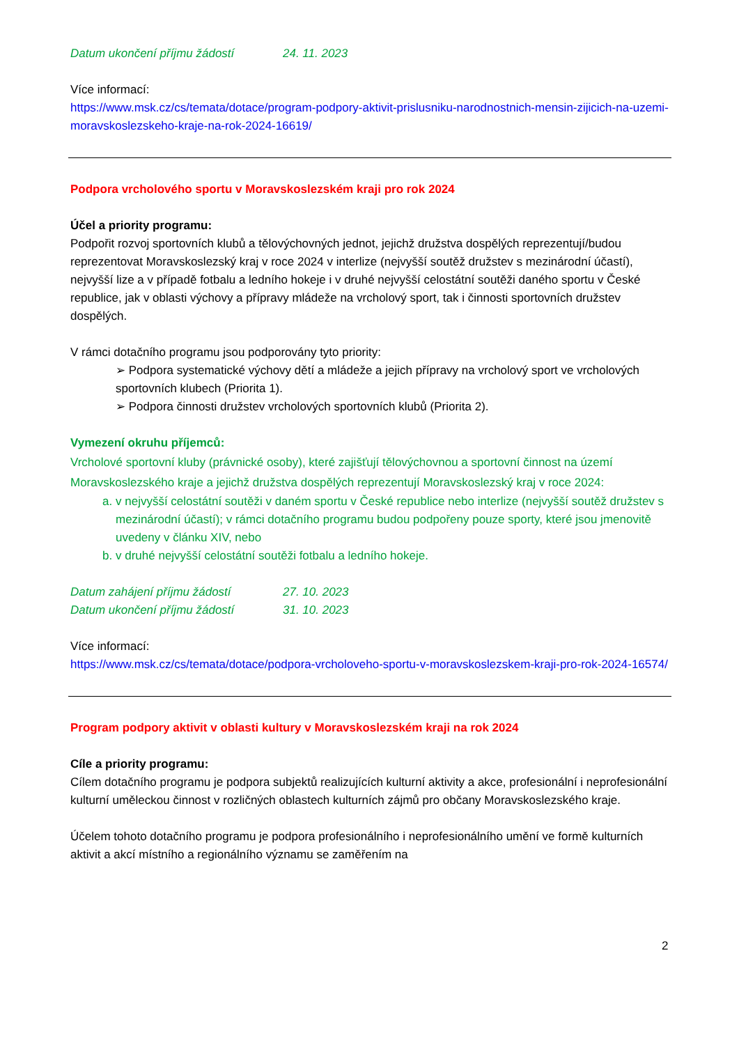Datum ukončení příjmu žádostí 24. 11. 2023
Více informací:
https://www.msk.cz/cs/temata/dotace/program-podpory-aktivit-prislusniku-narodnostnich-mensin-zijicich-na-uzemi-moravskoslezskeho-kraje-na-rok-2024-16619/
Podpora vrcholového sportu v Moravskoslezském kraji pro rok 2024
Účel a priority programu:
Podpořit rozvoj sportovních klubů a tělovýchovných jednot, jejichž družstva dospělých reprezentují/budou reprezentovat Moravskoslezský kraj v roce 2024 v interlize (nejvyšší soutěž družstev s mezinárodní účastí), nejvyšší lize a v případě fotbalu a ledního hokeje i v druhé nejvyšší celostátní soutěži daného sportu v České republice, jak v oblasti výchovy a přípravy mládeže na vrcholový sport, tak i činnosti sportovních družstev dospělých.
V rámci dotačního programu jsou podporovány tyto priority:
➢ Podpora systematické výchovy dětí a mládeže a jejich přípravy na vrcholový sport ve vrcholových sportovních klubech (Priorita 1).
➢ Podpora činnosti družstev vrcholových sportovních klubů (Priorita 2).
Vymezení okruhu příjemců:
Vrcholové sportovní kluby (právnické osoby), které zajišťují tělovýchovnou a sportovní činnost na území Moravskoslezského kraje a jejichž družstva dospělých reprezentují Moravskoslezský kraj v roce 2024:
a. v nejvyšší celostátní soutěži v daném sportu v České republice nebo interlize (nejvyšší soutěž družstev s mezinárodní účastí); v rámci dotačního programu budou podpořeny pouze sporty, které jsou jmenovitě uvedeny v článku XIV, nebo
b. v druhé nejvyšší celostátní soutěži fotbalu a ledního hokeje.
Datum zahájení příjmu žádostí 27. 10. 2023
Datum ukončení příjmu žádostí 31. 10. 2023
Více informací:
https://www.msk.cz/cs/temata/dotace/podpora-vrcholoveho-sportu-v-moravskoslezskem-kraji-pro-rok-2024-16574/
Program podpory aktivit v oblasti kultury v Moravskoslezském kraji na rok 2024
Cíle a priority programu:
Cílem dotačního programu je podpora subjektů realizujících kulturní aktivity a akce, profesionální i neprofesionální kulturní uměleckou činnost v rozličných oblastech kulturních zájmů pro občany Moravskoslezského kraje.
Účelem tohoto dotačního programu je podpora profesionálního i neprofesionálního umění ve formě kulturních aktivit a akcí místního a regionálního významu se zaměřením na
2